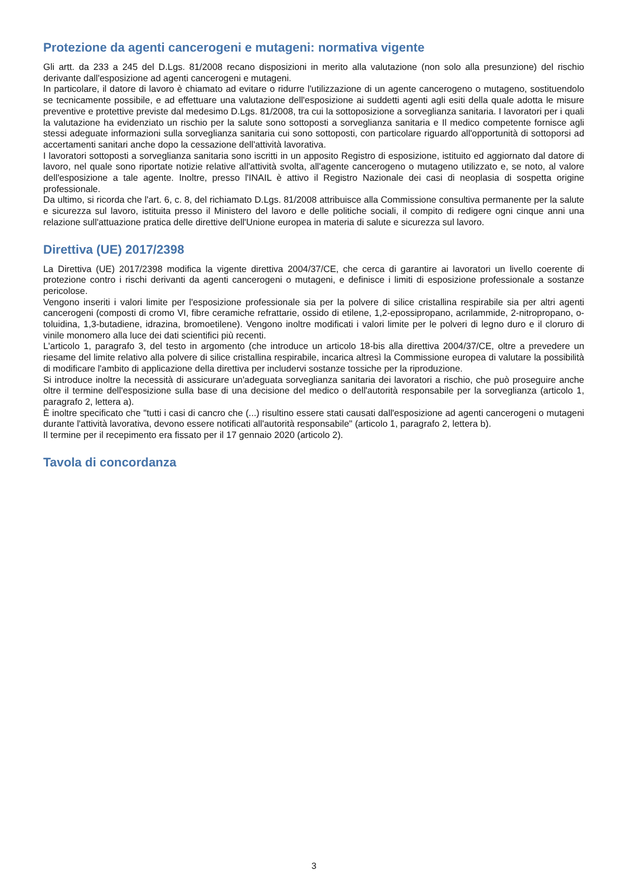Protezione da agenti cancerogeni e mutageni: normativa vigente
Gli artt. da 233 a 245 del D.Lgs. 81/2008 recano disposizioni in merito alla valutazione (non solo alla presunzione) del rischio derivante dall'esposizione ad agenti cancerogeni e mutageni.
In particolare, il datore di lavoro è chiamato ad evitare o ridurre l'utilizzazione di un agente cancerogeno o mutageno, sostituendolo se tecnicamente possibile, e ad effettuare una valutazione dell'esposizione ai suddetti agenti agli esiti della quale adotta le misure preventive e protettive previste dal medesimo D.Lgs. 81/2008, tra cui la sottoposizione a sorveglianza sanitaria. I lavoratori per i quali la valutazione ha evidenziato un rischio per la salute sono sottoposti a sorveglianza sanitaria e Il medico competente fornisce agli stessi adeguate informazioni sulla sorveglianza sanitaria cui sono sottoposti, con particolare riguardo all'opportunità di sottoporsi ad accertamenti sanitari anche dopo la cessazione dell'attività lavorativa.
I lavoratori sottoposti a sorveglianza sanitaria sono iscritti in un apposito Registro di esposizione, istituito ed aggiornato dal datore di lavoro, nel quale sono riportate notizie relative all'attività svolta, all'agente cancerogeno o mutageno utilizzato e, se noto, al valore dell'esposizione a tale agente. Inoltre, presso l'INAIL è attivo il Registro Nazionale dei casi di neoplasia di sospetta origine professionale.
Da ultimo, si ricorda che l'art. 6, c. 8, del richiamato D.Lgs. 81/2008 attribuisce alla Commissione consultiva permanente per la salute e sicurezza sul lavoro, istituita presso il Ministero del lavoro e delle politiche sociali, il compito di redigere ogni cinque anni una relazione sull'attuazione pratica delle direttive dell'Unione europea in materia di salute e sicurezza sul lavoro.
Direttiva (UE) 2017/2398
La Direttiva (UE) 2017/2398 modifica la vigente direttiva 2004/37/CE, che cerca di garantire ai lavoratori un livello coerente di protezione contro i rischi derivanti da agenti cancerogeni o mutageni, e definisce i limiti di esposizione professionale a sostanze pericolose.
Vengono inseriti i valori limite per l'esposizione professionale sia per la polvere di silice cristallina respirabile sia per altri agenti cancerogeni (composti di cromo VI, fibre ceramiche refrattarie, ossido di etilene, 1,2-epossipropano, acrilammide, 2-nitropropano, o-toluidina, 1,3-butadiene, idrazina, bromoetilene). Vengono inoltre modificati i valori limite per le polveri di legno duro e il cloruro di vinile monomero alla luce dei dati scientifici più recenti.
L'articolo 1, paragrafo 3, del testo in argomento (che introduce un articolo 18-bis alla direttiva 2004/37/CE, oltre a prevedere un riesame del limite relativo alla polvere di silice cristallina respirabile, incarica altresì la Commissione europea di valutare la possibilità di modificare l'ambito di applicazione della direttiva per includervi sostanze tossiche per la riproduzione.
Si introduce inoltre la necessità di assicurare un'adeguata sorveglianza sanitaria dei lavoratori a rischio, che può proseguire anche oltre il termine dell'esposizione sulla base di una decisione del medico o dell'autorità responsabile per la sorveglianza (articolo 1, paragrafo 2, lettera a).
È inoltre specificato che "tutti i casi di cancro che (...) risultino essere stati causati dall'esposizione ad agenti cancerogeni o mutageni durante l'attività lavorativa, devono essere notificati all'autorità responsabile" (articolo 1, paragrafo 2, lettera b).
Il termine per il recepimento era fissato per il 17 gennaio 2020 (articolo 2).
Tavola di concordanza
3